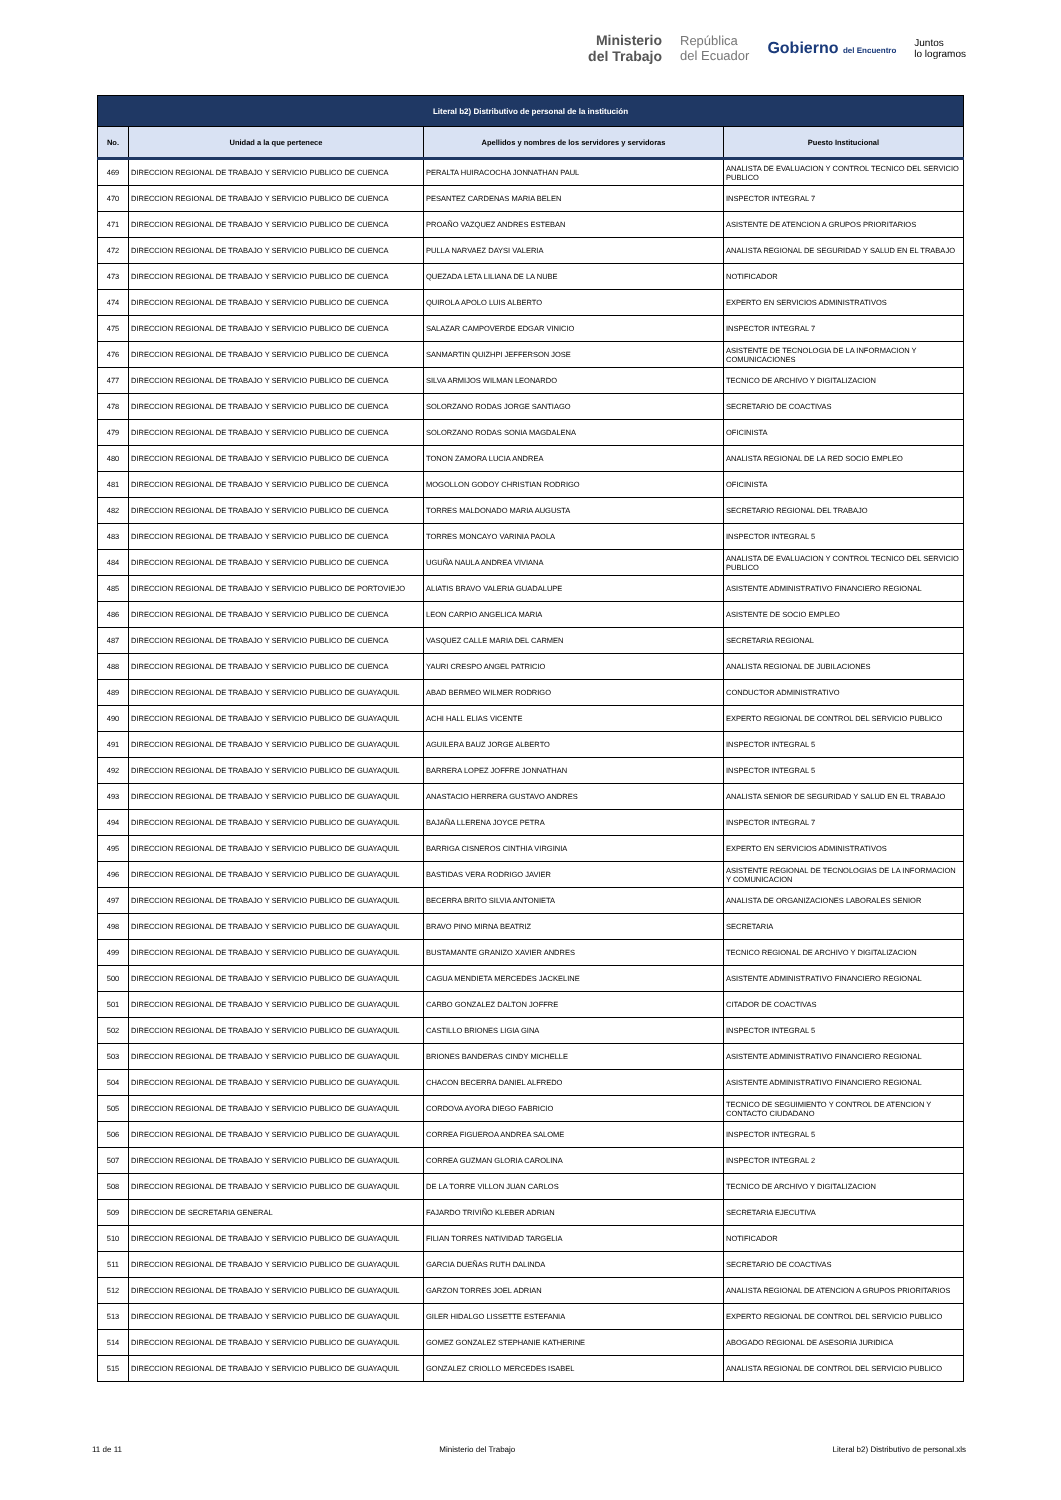Ministerio
del Trabajo República
del Ecuador Gobierno del Encuentro Juntos
lo logramos
| Literal b2) Distributivo de personal de la institución | | | |
| --- | --- | --- | --- |
| No. | Unidad a la que pertenece | Apellidos y nombres de los servidores y servidoras | Puesto Institucional |
| 469 | DIRECCION REGIONAL DE TRABAJO Y SERVICIO PUBLICO DE CUENCA | PERALTA HUIRACOCHA JONNATHAN PAUL | ANALISTA DE EVALUACION Y CONTROL TECNICO DEL SERVICIO PUBLICO |
| 470 | DIRECCION REGIONAL DE TRABAJO Y SERVICIO PUBLICO DE CUENCA | PESANTEZ CARDENAS MARIA BELEN | INSPECTOR INTEGRAL 7 |
| 471 | DIRECCION REGIONAL DE TRABAJO Y SERVICIO PUBLICO DE CUENCA | PROAÑO VAZQUEZ ANDRES ESTEBAN | ASISTENTE DE ATENCION A GRUPOS PRIORITARIOS |
| 472 | DIRECCION REGIONAL DE TRABAJO Y SERVICIO PUBLICO DE CUENCA | PULLA NARVAEZ DAYSI VALERIA | ANALISTA REGIONAL DE SEGURIDAD Y SALUD EN EL TRABAJO |
| 473 | DIRECCION REGIONAL DE TRABAJO Y SERVICIO PUBLICO DE CUENCA | QUEZADA LETA LILIANA DE LA NUBE | NOTIFICADOR |
| 474 | DIRECCION REGIONAL DE TRABAJO Y SERVICIO PUBLICO DE CUENCA | QUIROLA APOLO LUIS ALBERTO | EXPERTO EN SERVICIOS ADMINISTRATIVOS |
| 475 | DIRECCION REGIONAL DE TRABAJO Y SERVICIO PUBLICO DE CUENCA | SALAZAR CAMPOVERDE EDGAR VINICIO | INSPECTOR INTEGRAL 7 |
| 476 | DIRECCION REGIONAL DE TRABAJO Y SERVICIO PUBLICO DE CUENCA | SANMARTIN QUIZHPI JEFFERSON JOSE | ASISTENTE DE TECNOLOGIA DE LA INFORMACION Y COMUNICACIONES |
| 477 | DIRECCION REGIONAL DE TRABAJO Y SERVICIO PUBLICO DE CUENCA | SILVA ARMIJOS WILMAN LEONARDO | TECNICO DE ARCHIVO Y DIGITALIZACION |
| 478 | DIRECCION REGIONAL DE TRABAJO Y SERVICIO PUBLICO DE CUENCA | SOLORZANO RODAS JORGE SANTIAGO | SECRETARIO DE COACTIVAS |
| 479 | DIRECCION REGIONAL DE TRABAJO Y SERVICIO PUBLICO DE CUENCA | SOLORZANO RODAS SONIA MAGDALENA | OFICINISTA |
| 480 | DIRECCION REGIONAL DE TRABAJO Y SERVICIO PUBLICO DE CUENCA | TONON ZAMORA LUCIA ANDREA | ANALISTA REGIONAL DE LA RED SOCIO EMPLEO |
| 481 | DIRECCION REGIONAL DE TRABAJO Y SERVICIO PUBLICO DE CUENCA | MOGOLLON GODOY CHRISTIAN RODRIGO | OFICINISTA |
| 482 | DIRECCION REGIONAL DE TRABAJO Y SERVICIO PUBLICO DE CUENCA | TORRES MALDONADO MARIA AUGUSTA | SECRETARIO REGIONAL DEL TRABAJO |
| 483 | DIRECCION REGIONAL DE TRABAJO Y SERVICIO PUBLICO DE CUENCA | TORRES MONCAYO VARINIA PAOLA | INSPECTOR INTEGRAL 5 |
| 484 | DIRECCION REGIONAL DE TRABAJO Y SERVICIO PUBLICO DE CUENCA | UGUÑA NAULA ANDREA VIVIANA | ANALISTA DE EVALUACION Y CONTROL TECNICO DEL SERVICIO PUBLICO |
| 485 | DIRECCION REGIONAL DE TRABAJO Y SERVICIO PUBLICO DE PORTOVIEJO | ALIATIS BRAVO VALERIA GUADALUPE | ASISTENTE ADMINISTRATIVO FINANCIERO REGIONAL |
| 486 | DIRECCION REGIONAL DE TRABAJO Y SERVICIO PUBLICO DE CUENCA | LEON CARPIO ANGELICA MARIA | ASISTENTE DE SOCIO EMPLEO |
| 487 | DIRECCION REGIONAL DE TRABAJO Y SERVICIO PUBLICO DE CUENCA | VASQUEZ CALLE MARIA DEL CARMEN | SECRETARIA REGIONAL |
| 488 | DIRECCION REGIONAL DE TRABAJO Y SERVICIO PUBLICO DE CUENCA | YAURI CRESPO ANGEL PATRICIO | ANALISTA REGIONAL DE JUBILACIONES |
| 489 | DIRECCION REGIONAL DE TRABAJO Y SERVICIO PUBLICO DE GUAYAQUIL | ABAD BERMEO WILMER RODRIGO | CONDUCTOR ADMINISTRATIVO |
| 490 | DIRECCION REGIONAL DE TRABAJO Y SERVICIO PUBLICO DE GUAYAQUIL | ACHI HALL ELIAS VICENTE | EXPERTO REGIONAL DE CONTROL DEL SERVICIO PUBLICO |
| 491 | DIRECCION REGIONAL DE TRABAJO Y SERVICIO PUBLICO DE GUAYAQUIL | AGUILERA BAUZ JORGE ALBERTO | INSPECTOR INTEGRAL 5 |
| 492 | DIRECCION REGIONAL DE TRABAJO Y SERVICIO PUBLICO DE GUAYAQUIL | BARRERA LOPEZ JOFFRE JONNATHAN | INSPECTOR INTEGRAL 5 |
| 493 | DIRECCION REGIONAL DE TRABAJO Y SERVICIO PUBLICO DE GUAYAQUIL | ANASTACIO HERRERA GUSTAVO ANDRES | ANALISTA SENIOR DE SEGURIDAD Y SALUD EN EL TRABAJO |
| 494 | DIRECCION REGIONAL DE TRABAJO Y SERVICIO PUBLICO DE GUAYAQUIL | BAJAÑA LLERENA JOYCE PETRA | INSPECTOR INTEGRAL 7 |
| 495 | DIRECCION REGIONAL DE TRABAJO Y SERVICIO PUBLICO DE GUAYAQUIL | BARRIGA CISNEROS CINTHIA VIRGINIA | EXPERTO EN SERVICIOS ADMINISTRATIVOS |
| 496 | DIRECCION REGIONAL DE TRABAJO Y SERVICIO PUBLICO DE GUAYAQUIL | BASTIDAS VERA RODRIGO JAVIER | ASISTENTE REGIONAL DE TECNOLOGIAS DE LA INFORMACION Y COMUNICACION |
| 497 | DIRECCION REGIONAL DE TRABAJO Y SERVICIO PUBLICO DE GUAYAQUIL | BECERRA BRITO SILVIA ANTONIETA | ANALISTA DE ORGANIZACIONES LABORALES SENIOR |
| 498 | DIRECCION REGIONAL DE TRABAJO Y SERVICIO PUBLICO DE GUAYAQUIL | BRAVO PINO MIRNA BEATRIZ | SECRETARIA |
| 499 | DIRECCION REGIONAL DE TRABAJO Y SERVICIO PUBLICO DE GUAYAQUIL | BUSTAMANTE GRANIZO XAVIER ANDRES | TECNICO REGIONAL DE ARCHIVO Y DIGITALIZACION |
| 500 | DIRECCION REGIONAL DE TRABAJO Y SERVICIO PUBLICO DE GUAYAQUIL | CAGUA MENDIETA MERCEDES JACKELINE | ASISTENTE ADMINISTRATIVO FINANCIERO REGIONAL |
| 501 | DIRECCION REGIONAL DE TRABAJO Y SERVICIO PUBLICO DE GUAYAQUIL | CARBO GONZALEZ DALTON JOFFRE | CITADOR DE COACTIVAS |
| 502 | DIRECCION REGIONAL DE TRABAJO Y SERVICIO PUBLICO DE GUAYAQUIL | CASTILLO BRIONES LIGIA GINA | INSPECTOR INTEGRAL 5 |
| 503 | DIRECCION REGIONAL DE TRABAJO Y SERVICIO PUBLICO DE GUAYAQUIL | BRIONES BANDERAS CINDY MICHELLE | ASISTENTE ADMINISTRATIVO FINANCIERO REGIONAL |
| 504 | DIRECCION REGIONAL DE TRABAJO Y SERVICIO PUBLICO DE GUAYAQUIL | CHACON BECERRA DANIEL ALFREDO | ASISTENTE ADMINISTRATIVO FINANCIERO REGIONAL |
| 505 | DIRECCION REGIONAL DE TRABAJO Y SERVICIO PUBLICO DE GUAYAQUIL | CORDOVA AYORA DIEGO FABRICIO | TECNICO DE SEGUIMIENTO Y CONTROL DE ATENCION Y CONTACTO CIUDADANO |
| 506 | DIRECCION REGIONAL DE TRABAJO Y SERVICIO PUBLICO DE GUAYAQUIL | CORREA FIGUEROA ANDREA SALOME | INSPECTOR INTEGRAL 5 |
| 507 | DIRECCION REGIONAL DE TRABAJO Y SERVICIO PUBLICO DE GUAYAQUIL | CORREA GUZMAN GLORIA CAROLINA | INSPECTOR INTEGRAL 2 |
| 508 | DIRECCION REGIONAL DE TRABAJO Y SERVICIO PUBLICO DE GUAYAQUIL | DE LA TORRE VILLON JUAN CARLOS | TECNICO DE ARCHIVO Y DIGITALIZACION |
| 509 | DIRECCION DE SECRETARIA GENERAL | FAJARDO TRIVIÑO KLEBER ADRIAN | SECRETARIA EJECUTIVA |
| 510 | DIRECCION REGIONAL DE TRABAJO Y SERVICIO PUBLICO DE GUAYAQUIL | FILIAN TORRES NATIVIDAD TARGELIA | NOTIFICADOR |
| 511 | DIRECCION REGIONAL DE TRABAJO Y SERVICIO PUBLICO DE GUAYAQUIL | GARCIA DUEÑAS RUTH DALINDA | SECRETARIO DE COACTIVAS |
| 512 | DIRECCION REGIONAL DE TRABAJO Y SERVICIO PUBLICO DE GUAYAQUIL | GARZON TORRES JOEL ADRIAN | ANALISTA REGIONAL DE ATENCION A GRUPOS PRIORITARIOS |
| 513 | DIRECCION REGIONAL DE TRABAJO Y SERVICIO PUBLICO DE GUAYAQUIL | GILER HIDALGO LISSETTE ESTEFANIA | EXPERTO REGIONAL DE CONTROL DEL SERVICIO PUBLICO |
| 514 | DIRECCION REGIONAL DE TRABAJO Y SERVICIO PUBLICO DE GUAYAQUIL | GOMEZ GONZALEZ STEPHANIE KATHERINE | ABOGADO REGIONAL DE ASESORIA JURIDICA |
| 515 | DIRECCION REGIONAL DE TRABAJO Y SERVICIO PUBLICO DE GUAYAQUIL | GONZALEZ CRIOLLO MERCEDES ISABEL | ANALISTA REGIONAL DE CONTROL DEL SERVICIO PUBLICO |
11 de 11 Ministerio del Trabajo Literal b2) Distributivo de personal.xls